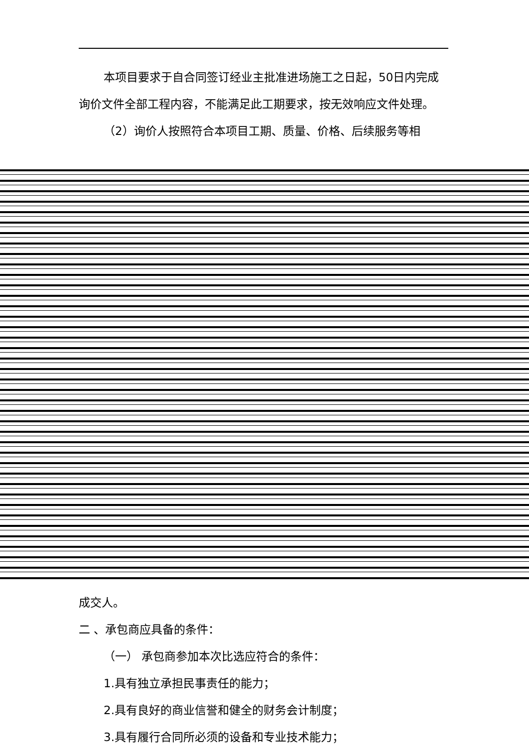本项目要求于自合同签订经业主批准进场施工之日起，50日内完成询价文件全部工程内容，不能满足此工期要求，按无效响应文件处理。
（2）询价人按照符合本项目工期、质量、价格、后续服务等相
成交人。
二 、承包商应具备的条件：
（一） 承包商参加本次比选应符合的条件：
1.具有独立承担民事责任的能力；
2.具有良好的商业信誉和健全的财务会计制度；
3.具有履行合同所必须的设备和专业技术能力；